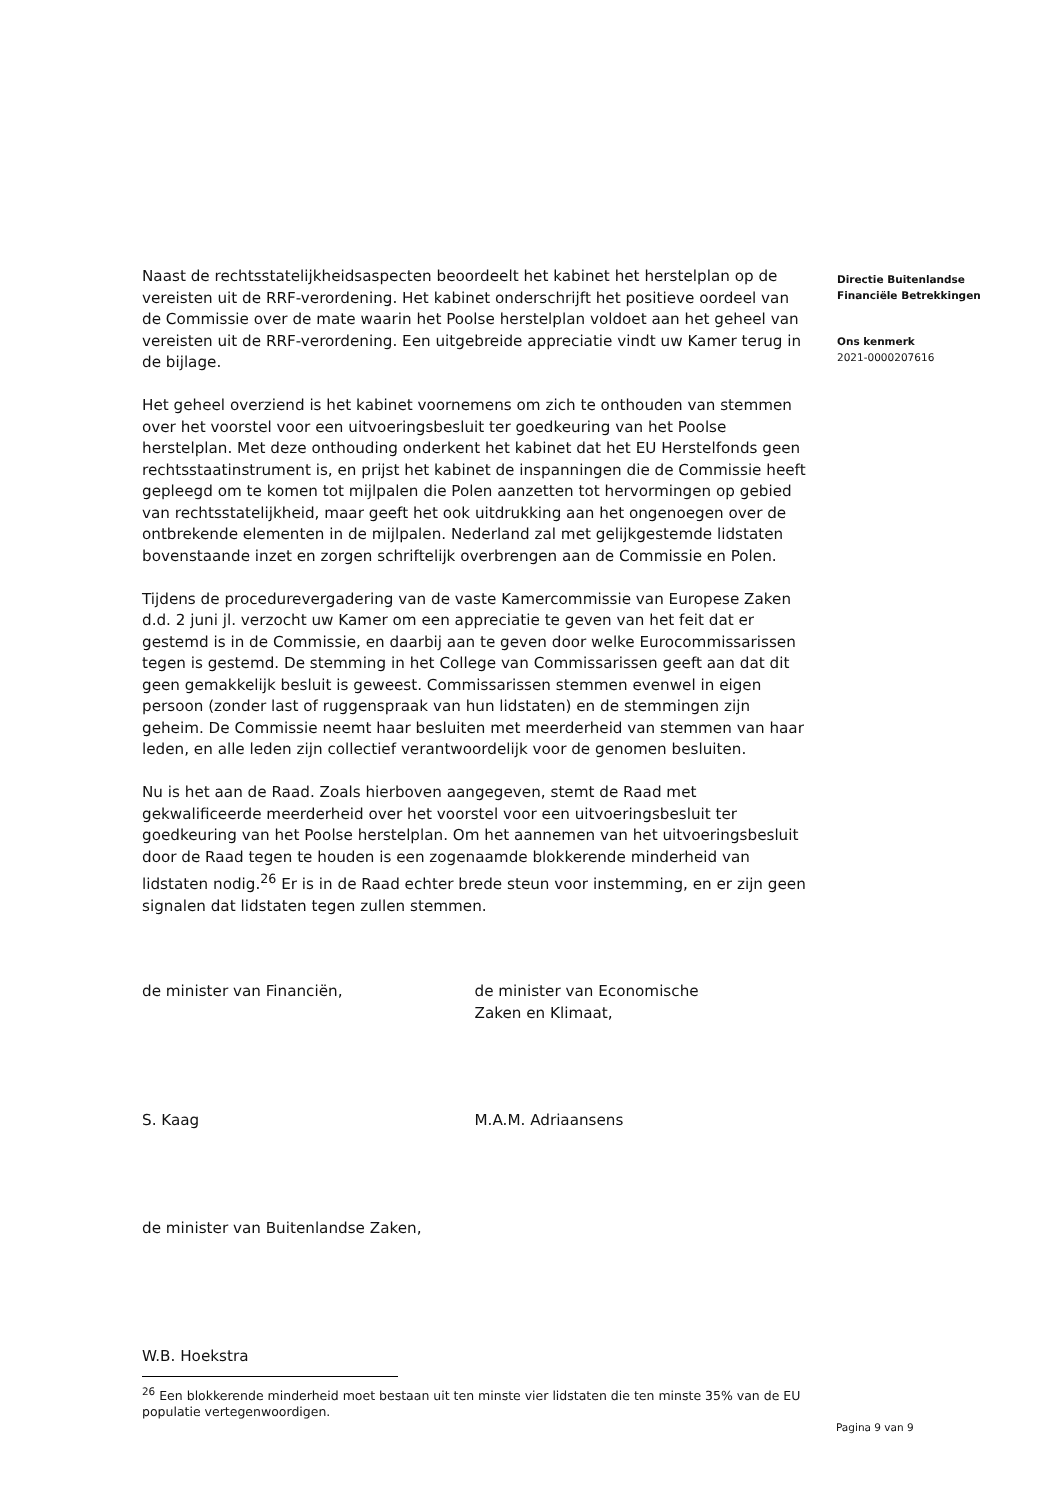Naast de rechtsstatelijkheidsaspecten beoordeelt het kabinet het herstelplan op de vereisten uit de RRF-verordening. Het kabinet onderschrijft het positieve oordeel van de Commissie over de mate waarin het Poolse herstelplan voldoet aan het geheel van vereisten uit de RRF-verordening. Een uitgebreide appreciatie vindt uw Kamer terug in de bijlage.
Het geheel overziend is het kabinet voornemens om zich te onthouden van stemmen over het voorstel voor een uitvoeringsbesluit ter goedkeuring van het Poolse herstelplan. Met deze onthouding onderkent het kabinet dat het EU Herstelfonds geen rechtsstaatinstrument is, en prijst het kabinet de inspanningen die de Commissie heeft gepleegd om te komen tot mijlpalen die Polen aanzetten tot hervormingen op gebied van rechtsstatelijkheid, maar geeft het ook uitdrukking aan het ongenoegen over de ontbrekende elementen in de mijlpalen. Nederland zal met gelijkgestemde lidstaten bovenstaande inzet en zorgen schriftelijk overbrengen aan de Commissie en Polen.
Tijdens de procedurevergadering van de vaste Kamercommissie van Europese Zaken d.d. 2 juni jl. verzocht uw Kamer om een appreciatie te geven van het feit dat er gestemd is in de Commissie, en daarbij aan te geven door welke Eurocommissarissen tegen is gestemd. De stemming in het College van Commissarissen geeft aan dat dit geen gemakkelijk besluit is geweest. Commissarissen stemmen evenwel in eigen persoon (zonder last of ruggenspraak van hun lidstaten) en de stemmingen zijn geheim. De Commissie neemt haar besluiten met meerderheid van stemmen van haar leden, en alle leden zijn collectief verantwoordelijk voor de genomen besluiten.
Nu is het aan de Raad. Zoals hierboven aangegeven, stemt de Raad met gekwalificeerde meerderheid over het voorstel voor een uitvoeringsbesluit ter goedkeuring van het Poolse herstelplan. Om het aannemen van het uitvoeringsbesluit door de Raad tegen te houden is een zogenaamde blokkerende minderheid van lidstaten nodig.<sup>26</sup> Er is in de Raad echter brede steun voor instemming, en er zijn geen signalen dat lidstaten tegen zullen stemmen.
de minister van Financiën, de minister van Economische
Zaken en Klimaat,
S. Kaag M.A.M. Adriaansens
de minister van Buitenlandse Zaken,
W.B. Hoekstra
<sup>26</sup> Een blokkerende minderheid moet bestaan uit ten minste vier lidstaten die ten minste 35% van de EU populatie vertegenwoordigen.
Directie Buitenlandse
Financiële Betrekkingen
Ons kenmerk
2021-0000207616
Pagina 9 van 9